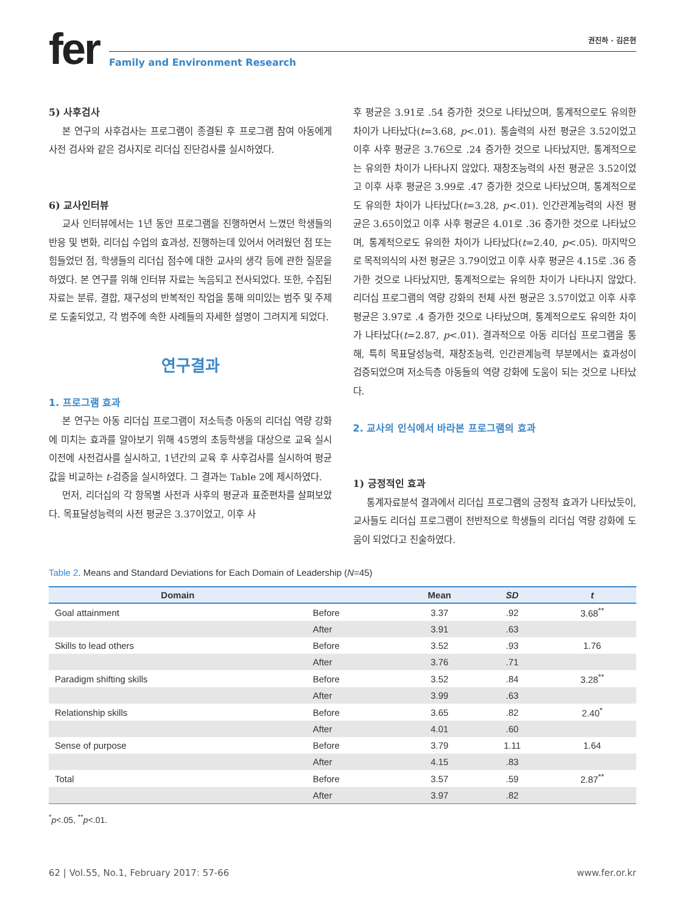fer
권진하 · 김은현
Family and Environment Research
5) 사후검사
본 연구의 사후검사는 프로그램이 종결된 후 프로그램 참여 아동에게 사전 검사와 같은 검사지로 리더십 진단검사를 실시하였다.
6) 교사인터뷰
교사 인터뷰에서는 1년 동안 프로그램을 진행하면서 느꼈던 학생들의 반응 및 변화, 리더십 수업의 효과성, 진행하는데 있어서 어려웠던 점 또는 힘들었던 점, 학생들의 리더십 점수에 대한 교사의 생각 등에 관한 질문을 하였다. 본 연구를 위해 인터뷰 자료는 녹음되고 전사되었다. 또한, 수집된 자료는 분류, 결합, 재구성의 반복적인 작업을 통해 의미있는 범주 및 주제로 도출되었고, 각 범주에 속한 사례들의 자세한 설명이 그려지게 되었다.
연구결과
1. 프로그램 효과
본 연구는 아동 리더십 프로그램이 저소득층 아동의 리더십 역량 강화에 미치는 효과를 알아보기 위해 45명의 초등학생을 대상으로 교육 실시 이전에 사전검사를 실시하고, 1년간의 교육 후 사후검사를 실시하여 평균값을 비교하는 t-검증을 실시하였다. 그 결과는 Table 2에 제시하였다.
먼저, 리더십의 각 항목별 사전과 사후의 평균과 표준편차를 살펴보았다. 목표달성능력의 사전 평균은 3.37이었고, 이후 사
후 평균은 3.91로 .54 증가한 것으로 나타났으며, 통계적으로도 유의한 차이가 나타났다(t=3.68, p<.01). 통솔력의 사전 평균은 3.52이었고 이후 사후 평균은 3.76으로 .24 증가한 것으로 나타났지만, 통계적으로는 유의한 차이가 나타나지 않았다. 재창조능력의 사전 평균은 3.52이었고 이후 사후 평균은 3.99로 .47 증가한 것으로 나타났으며, 통계적으로도 유의한 차이가 나타났다(t=3.28, p<.01). 인간관계능력의 사전 평균은 3.65이었고 이후 사후 평균은 4.01로 .36 증가한 것으로 나타났으며, 통계적으로도 유의한 차이가 나타났다(t=2.40, p<.05). 마지막으로 목적의식의 사전 평균은 3.79이었고 이후 사후 평균은 4.15로 .36 증가한 것으로 나타났지만, 통계적으로는 유의한 차이가 나타나지 않았다. 리더십 프로그램의 역량 강화의 전체 사전 평균은 3.57이었고 이후 사후 평균은 3.97로 .4 증가한 것으로 나타났으며, 통계적으로도 유의한 차이가 나타났다(t=2.87, p<.01). 결과적으로 아동 리더십 프로그램을 통해, 특히 목표달성능력, 재창조능력, 인간관계능력 부분에서는 효과성이 검증되었으며 저소득층 아동들의 역량 강화에 도움이 되는 것으로 나타났다.
2. 교사의 인식에서 바라본 프로그램의 효과
1) 긍정적인 효과
통계자료분석 결과에서 리더십 프로그램의 긍정적 효과가 나타났듯이, 교사들도 리더십 프로그램이 전반적으로 학생들의 리더십 역량 강화에 도움이 되었다고 진술하였다.
Table 2. Means and Standard Deviations for Each Domain of Leadership (N=45)
| Domain | | Mean | SD | t |
| --- | --- | --- | --- | --- |
| Goal attainment | Before | 3.37 | .92 | 3.68<sup>**</sup> |
| | After | 3.91 | .63 | |
| Skills to lead others | Before | 3.52 | .93 | 1.76 |
| | After | 3.76 | .71 | |
| Paradigm shifting skills | Before | 3.52 | .84 | 3.28<sup>**</sup> |
| | After | 3.99 | .63 | |
| Relationship skills | Before | 3.65 | .82 | 2.40<sup>*</sup> |
| | After | 4.01 | .60 | |
| Sense of purpose | Before | 3.79 | 1.11 | 1.64 |
| | After | 4.15 | .83 | |
| Total | Before | 3.57 | .59 | 2.87<sup>**</sup> |
| | After | 3.97 | .82 | |
<sup>*</sup> p<.05, <sup>**</sup>p<.01.
62 | Vol.55, No.1, February 2017: 57-66 www.fer.or.kr